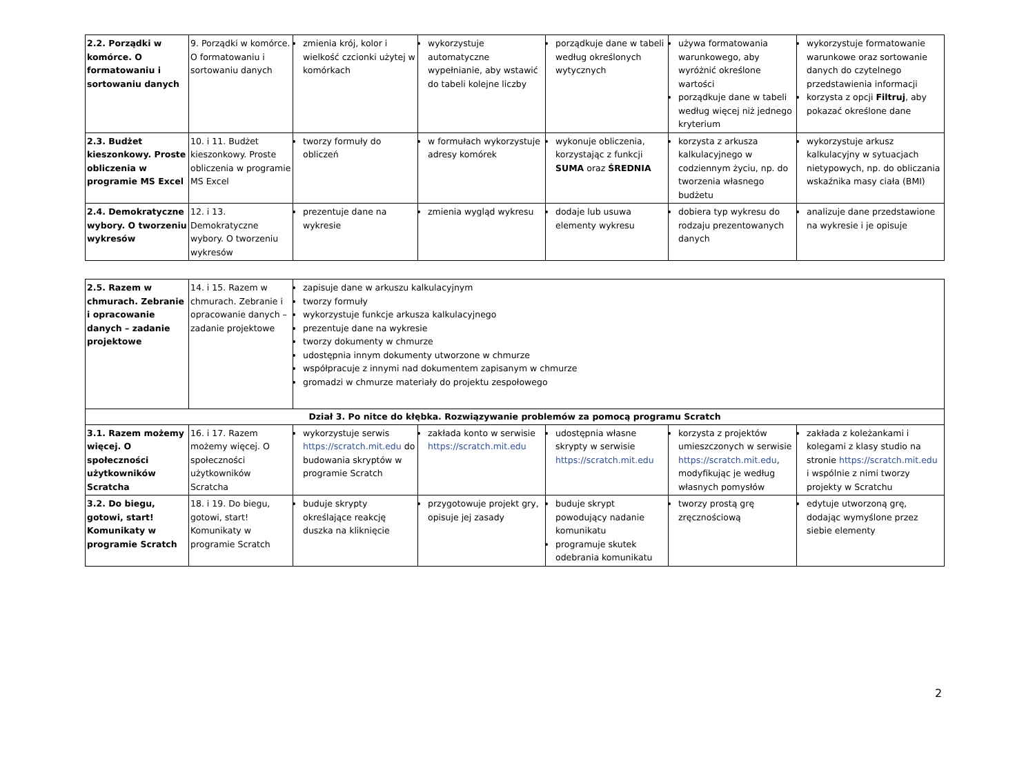| 2.2. Porządki w komórce. O formatowaniu i sortowaniu danych | 9. Porządki w komórce. O formatowaniu i sortowaniu danych | zmienia krój, kolor i wielkość czcionki użytej w komórkach | wykorzystuje automatyczne wypełnianie, aby wstawić do tabeli kolejne liczby | porządkuje dane w tabeli według określonych wytycznych | używa formatowania warunkowego, aby wyróżnić określone wartości porządkuje dane w tabeli według więcej niż jednego kryterium | wykorzystuje formatowanie warunkowe oraz sortowanie danych do czytelnego przedstawienia informacji korzysta z opcji Filtruj , aby pokazać określone dane |
| 2.3. Budżet kieszonkowy. Proste obliczenia w programie MS Excel | 10. i 11. Budżet kieszonkowy. Proste obliczenia w programie MS Excel | tworzy formuły do obliczeń | w formułach wykorzystuje adresy komórek | wykonuje obliczenia, korzystając z funkcji SUMA oraz ŚREDNIA | korzysta z arkusza kalkulacyjnego w codziennym życiu, np. do tworzenia własnego budżetu | wykorzystuje arkusz kalkulacyjny w sytuacjach nietypowych, np. do obliczania wskaźnika masy ciała (BMI) |
| 2.4. Demokratyczne wybory. O tworzeniu wykresów | 12. i 13. Demokratyczne wybory. O tworzeniu wykresów | prezentuje dane na wykresie | zmienia wygląd wykresu | dodaje lub usuwa elementy wykresu | dobiera typ wykresu do rodzaju prezentowanych danych | analizuje dane przedstawione na wykresie i je opisuje |
| 2.5. Razem w chmurach. Zebranie i opracowanie danych – zadanie projektowe | 14. i 15. Razem w chmurach. Zebranie i opracowanie danych – zadanie projektowe | zapisuje dane w arkuszu kalkulacyjnym tworzy formuły wykorzystuje funkcje arkusza kalkulacyjnego prezentuje dane na wykresie tworzy dokumenty w chmurze udostępnia innym dokumenty utworzone w chmurze współpracuje z innymi nad dokumentem zapisanym w chmurze gromadzi w chmurze materiały do projektu zespołowego | | | | |
| Dział 3. Po nitce do kłębka. Rozwiązywanie problemów za pomocą programu Scratch | | | | | | |
| 3.1. Razem możemy więcej. O społeczności użytkowników Scratcha | 16. i 17. Razem możemy więcej. O społeczności użytkowników Scratcha | wykorzystuje serwis https://scratch.mit.edu do budowania skryptów w programie Scratch | zakłada konto w serwisie https://scratch.mit.edu | udostępnia własne skrypty w serwisie https://scratch.mit.edu | korzysta z projektów umieszczonych w serwisie https://scratch.mit.edu , modyfikując je według własnych pomysłów | zakłada z koleżankami i kolegami z klasy studio na stronie https://scratch.mit.edu i wspólnie z nimi tworzy projekty w Scratchu |
| 3.2. Do biegu, gotowi, start! Komunikaty w programie Scratch | 18. i 19. Do biegu, gotowi, start! Komunikaty w programie Scratch | buduje skrypty określające reakcję duszka na kliknięcie | przygotowuje projekt gry, opisuje jej zasady | buduje skrypt powodujący nadanie komunikatu programuje skutek odebrania komunikatu | tworzy prostą grę zręcznościową | edytuje utworzoną grę, dodając wymyślone przez siebie elementy |
2